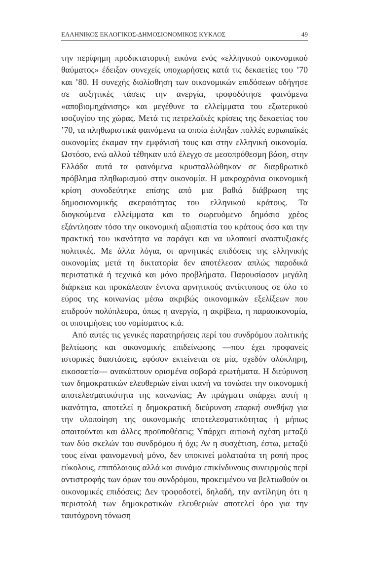ΕΛΛΗΝΙΚΟΣ ΕΚΛΟΓΙΚΟΣ-ΔΗΜΟΣΙΟΝΟΜΙΚΟΣ ΚΥΚΛΟΣ 49
την περίφημη προδικτατορική εικόνα ενός «ελληνικού οικονομικού θαύματος» έδειξαν συνεχείς υποχωρήσεις κατά τις δεκαετίες του ’70 και ’80. Η συνεχής διολίσθηση των οικονομικών επιδόσεων οδήγησε σε αυξητικές τάσεις την ανεργία, τροφοδότησε φαινόμενα «αποβιομηχάνισης» και μεγέθυνε τα ελλείμματα του εξωτερικού ισοζυγίου της χώρας. Μετά τις πετρελαϊκές κρίσεις της δεκαετίας του ’70, τα πληθωριστικά φαινόμενα τα οποία έπληξαν πολλές ευρωπαϊκές οικονομίες έκαμαν την εμφάνισή τους και στην ελληνική οικονομία. Ωστόσο, ενώ αλλού τέθηκαν υπό έλεγχο σε μεσοπρόθεσμη βάση, στην Ελλάδα αυτά τα φαινόμενα κρυσταλλώθηκαν σε διαρθρωτικό πρόβλημα πληθωρισμού στην οικονομία. Η μακροχρόνια οικονομική κρίση συνοδεύτηκε επίσης από μια βαθιά διάβρωση της δημοσιονομικής ακεραιότητας του ελληνικού κράτους. Τα διογκούμενα ελλείμματα και το σωρευόμενο δημόσιο χρέος εξάντλησαν τόσο την οικονομική αξιοπιστία του κράτους όσο και την πρακτική του ικανότητα να παράγει και να υλοποιεί αναπτυξιακές πολιτικές. Με άλλα λόγια, οι αρνητικές επιδόσεις της ελληνικής οικονομίας μετά τη δικτατορία δεν αποτέλεσαν απλώς παροδικά περιστατικά ή τεχνικά και μόνο προβλήματα. Παρουσίασαν μεγάλη διάρκεια και προκάλεσαν έντονα αρνητικούς αντίκτυπους σε όλο το εύρος της κοινωνίας μέσω ακριβώς οικονομικών εξελίξεων που επιδρούν πολύπλευρα, όπως η ανεργία, η ακρίβεια, η παραοικονομία, οι υποτιμήσεις του νομίσματος κ.ά.
Από αυτές τις γενικές παρατηρήσεις περί του συνδρόμου πολιτικής βελτίωσης και οικονομικής επιδείνωσης —που έχει προφανείς ιστορικές διαστάσεις, εφόσον εκτείνεται σε μία, σχεδόν ολόκληρη, εικοσαετία— ανακύπτουν ορισμένα σοβαρά ερωτήματα. Η διεύρυνση των δημοκρατικών ελευθεριών είναι ικανή να τονώσει την οικονομική αποτελεσματικότητα της κοινωνίας; Αν πράγματι υπάρχει αυτή η ικανότητα, αποτελεί η δημοκρατική διεύρυνση επαρκή συνθήκη για την υλοποίηση της οικονομικής αποτελεσματικότητας ή μήπως απαιτούνται και άλλες προϋποθέσεις; Υπάρχει αιτιακή σχέση μεταξύ των δύο σκελών του συνδρόμου ή όχι; Αν η συσχέτιση, έστω, μεταξύ τους είναι φαινομενική μόνο, δεν υποκινεί μολαταύτα τη ροπή προς εύκολους, επιπόλαιους αλλά και συνάμα επικίνδυνους συνειρμούς περί αντιστροφής των όρων του συνδρόμου, προκειμένου να βελτιωθούν οι οικονομικές επιδόσεις; Δεν τροφοδοτεί, δηλαδή, την αντίληψη ότι η περιστολή των δημοκρατικών ελευθεριών αποτελεί όρο για την ταυτόχρονη τόνωση